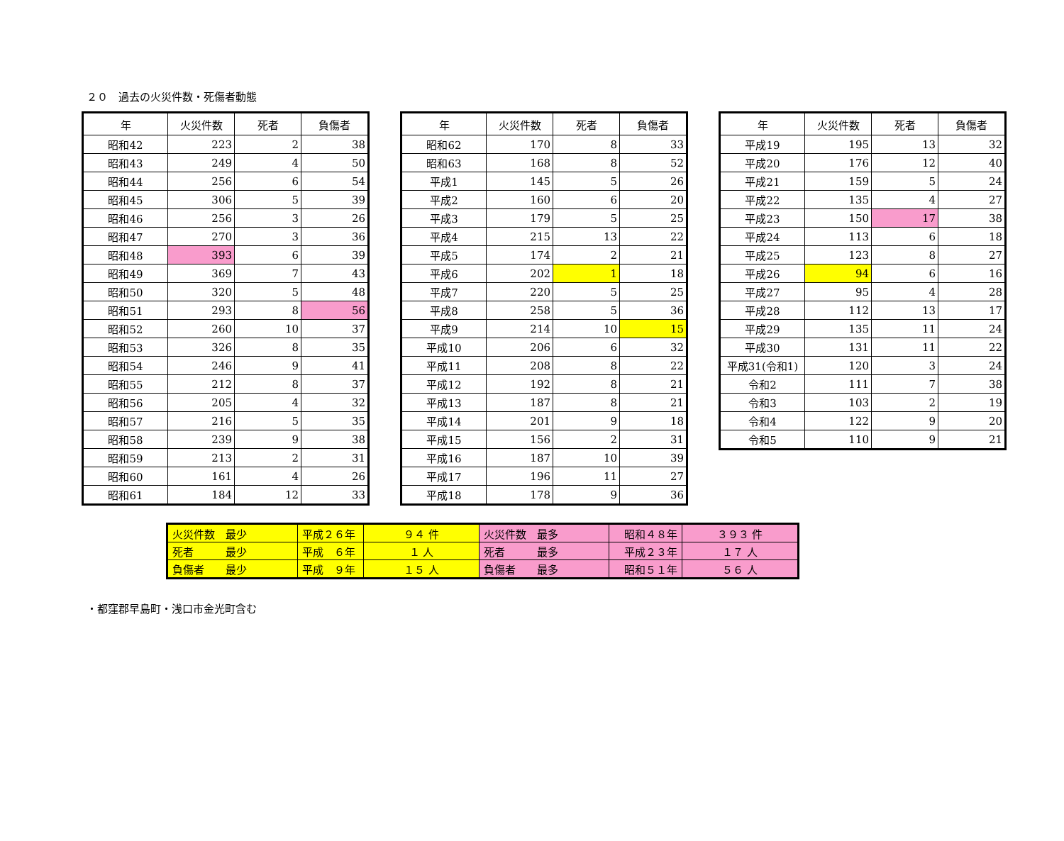２０　過去の火災件数・死傷者動態
| 年 | 火災件数 | 死者 | 負傷者 |
| --- | --- | --- | --- |
| 昭和42 | 223 | 2 | 38 |
| 昭和43 | 249 | 4 | 50 |
| 昭和44 | 256 | 6 | 54 |
| 昭和45 | 306 | 5 | 39 |
| 昭和46 | 256 | 3 | 26 |
| 昭和47 | 270 | 3 | 36 |
| 昭和48 | 393 | 6 | 39 |
| 昭和49 | 369 | 7 | 43 |
| 昭和50 | 320 | 5 | 48 |
| 昭和51 | 293 | 8 | 56 |
| 昭和52 | 260 | 10 | 37 |
| 昭和53 | 326 | 8 | 35 |
| 昭和54 | 246 | 9 | 41 |
| 昭和55 | 212 | 8 | 37 |
| 昭和56 | 205 | 4 | 32 |
| 昭和57 | 216 | 5 | 35 |
| 昭和58 | 239 | 9 | 38 |
| 昭和59 | 213 | 2 | 31 |
| 昭和60 | 161 | 4 | 26 |
| 昭和61 | 184 | 12 | 33 |
| 年 | 火災件数 | 死者 | 負傷者 |
| --- | --- | --- | --- |
| 昭和62 | 170 | 8 | 33 |
| 昭和63 | 168 | 8 | 52 |
| 平成1 | 145 | 5 | 26 |
| 平成2 | 160 | 6 | 20 |
| 平成3 | 179 | 5 | 25 |
| 平成4 | 215 | 13 | 22 |
| 平成5 | 174 | 2 | 21 |
| 平成6 | 202 | 1 | 18 |
| 平成7 | 220 | 5 | 25 |
| 平成8 | 258 | 5 | 36 |
| 平成9 | 214 | 10 | 15 |
| 平成10 | 206 | 6 | 32 |
| 平成11 | 208 | 8 | 22 |
| 平成12 | 192 | 8 | 21 |
| 平成13 | 187 | 8 | 21 |
| 平成14 | 201 | 9 | 18 |
| 平成15 | 156 | 2 | 31 |
| 平成16 | 187 | 10 | 39 |
| 平成17 | 196 | 11 | 27 |
| 平成18 | 178 | 9 | 36 |
| 年 | 火災件数 | 死者 | 負傷者 |
| --- | --- | --- | --- |
| 平成19 | 195 | 13 | 32 |
| 平成20 | 176 | 12 | 40 |
| 平成21 | 159 | 5 | 24 |
| 平成22 | 135 | 4 | 27 |
| 平成23 | 150 | 17 | 38 |
| 平成24 | 113 | 6 | 18 |
| 平成25 | 123 | 8 | 27 |
| 平成26 | 94 | 6 | 16 |
| 平成27 | 95 | 4 | 28 |
| 平成28 | 112 | 13 | 17 |
| 平成29 | 135 | 11 | 24 |
| 平成30 | 131 | 11 | 22 |
| 平成31(令和1) | 120 | 3 | 24 |
| 令和2 | 111 | 7 | 38 |
| 令和3 | 103 | 2 | 19 |
| 令和4 | 122 | 9 | 20 |
| 令和5 | 110 | 9 | 21 |
| 火災件数 最少 | 平成２６年 | ９４ 件 | 火災件数 最多 | 昭和４８年 | ３９３ 件 |
| 死者 最少 | 平成 ６年 | １ 人 | 死者 最多 | 平成２３年 | １７ 人 |
| 負傷者 最少 | 平成 ９年 | １５ 人 | 負傷者 最多 | 昭和５１年 | ５６ 人 |
・都窪郡早島町・浅口市金光町含む